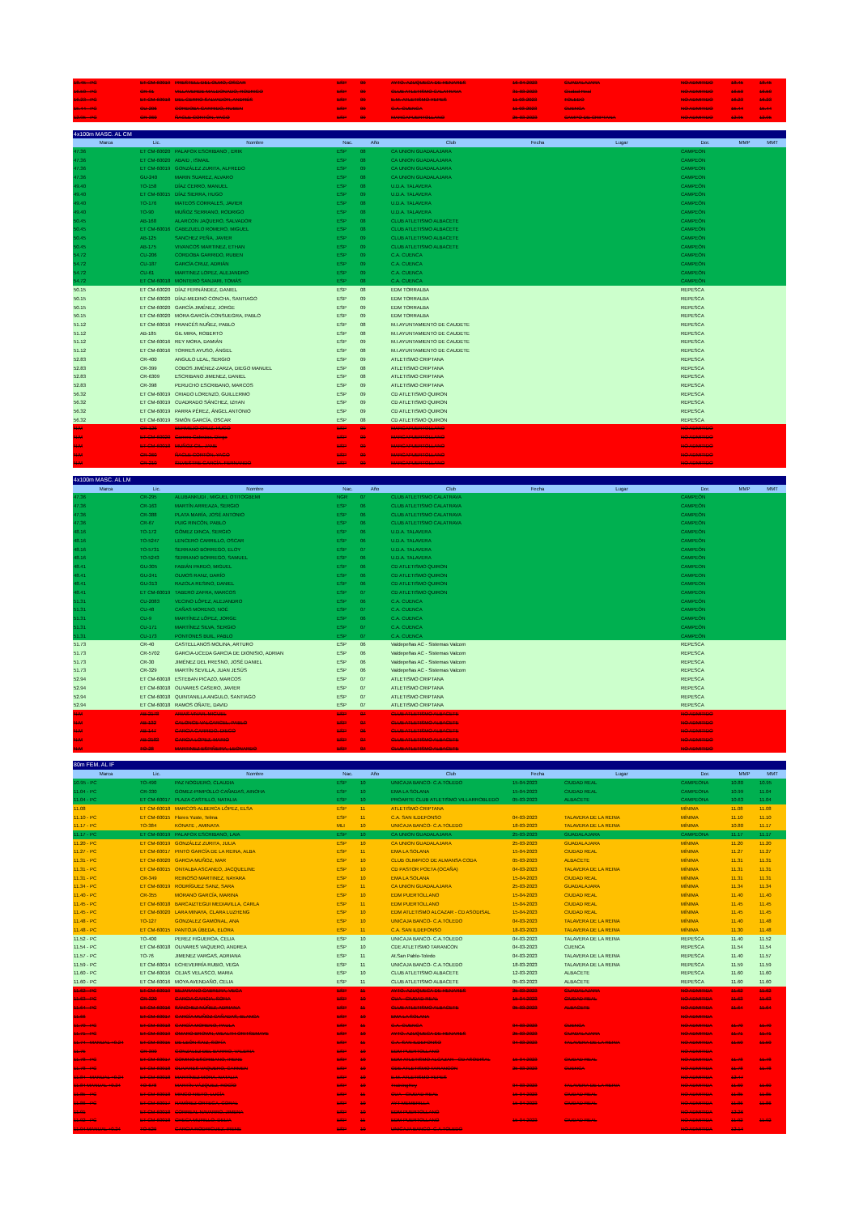| 18.45 - PC | ET CM-60019 | PRESTELL DEL OLMO, OSCAR | ESP | 09 | AYTO. AZUQUECA DE HENARES | 16-04-2023 | GUADALAJARA | NO ADMITIDO | 18.45 | 18.45 |
| 16.50 - PC | CR-91 | VILLAVERDE MALDONADO, RODRIGO | ESP | 09 | CLUB ATLETISMO CALATRAVA | 31-03-2023 | Ciudad Real | NO ADMITIDO | 16.50 | 16.50 |
| 16.23 - PC | ET CM-60018 | DEL CERRO SALVADOR, ANDRÉS | ESP | 09 | E.M. ATLETISMO YEPES | 11-03-2023 | TOLEDO | NO ADMITIDO | 16.23 | 16.23 |
| 15.44 - PC | CU-206 | CORDOBA GARRIDO, RUBEN | ESP | 09 | C.A. CUENCA | 11-03-2023 | CUENCA | NO ADMITIDO | 15.44 | 15.44 |
| 12.95 - PC | CR-360 | ÑACLE CORTÓN, YAGO | ESP | 09 | MARCAPUERTOLLANO | 25-03-2023 | CAMPO DE CRIPTANA | NO ADMITIDO | 12.95 | 12.95 |
| 4x100m MASC. AL CM | | | | | | | | | | |
| --- | --- | --- | --- | --- | --- | --- | --- | --- | --- | --- |
| Marca | Lic. | Nombre | Nac. | Año | Club | Fecha | Lugar | Dor. | MMP | MMT |
| 47.36 | ET CM-60020 | PALAFOX ESCRIBANO , ERIK | ESP | 08 | CA UNION GUADALAJARA | | | CAMPEON | | |
| 47.36 | ET CM-60020 | ABAID , ISMAIL | ESP | 08 | CA UNION GUADALAJARA | | | CAMPEON | | |
| 47.36 | ET CM-60019 | GONZÁLEZ ZURITA, ALFREDO | ESP | 09 | CA UNION GUADALAJARA | | | CAMPEON | | |
| 47.36 | GU-240 | MARIN SUAREZ, ALVARO | ESP | 08 | CA UNION GUADALAJARA | | | CAMPEON | | |
| 49.40 | TO-158 | DÍAZ CERRO, MANUEL | ESP | 08 | U.D.A. TALAVERA | | | CAMPEÓN | | |
| 49.40 | ET CM-60015 | DÍAZ SIERRA, HUGO | ESP | 09 | U.D.A. TALAVERA | | | CAMPEÓN | | |
| 49.40 | TO-176 | MATEOS CORRALES, JAVIER | ESP | 08 | U.D.A. TALAVERA | | | CAMPEÓN | | |
| 49.40 | TO-90 | MUÑOZ SERRANO, RODRIGO | ESP | 08 | U.D.A. TALAVERA | | | CAMPEÓN | | |
| 50.45 | AB-168 | ALARCON JAQUERO, SALVADOR | ESP | 08 | CLUB ATLETISMO ALBACETE | | | CAMPEÓN | | |
| 50.45 | ET CM-60016 | CABEZUELO ROMERO, MIGUEL | ESP | 08 | CLUB ATLETISMO ALBACETE | | | CAMPEÓN | | |
| 50.45 | AB-125 | SANCHEZ PEÑA, JAVIER | ESP | 09 | CLUB ATLETISMO ALBACETE | | | CAMPEÓN | | |
| 50.45 | AB-175 | VIVANCOS MARTINEZ, ETHAN | ESP | 09 | CLUB ATLETISMO ALBACETE | | | CAMPEÓN | | |
| 54.72 | CU-206 | CORDOBA GARRIDO, RUBEN | ESP | 09 | C.A. CUENCA | | | CAMPEÓN | | |
| 54.72 | CU-187 | GARCÍA CRUZ, ADRIÁN | ESP | 09 | C.A. CUENCA | | | CAMPEÓN | | |
| 54.72 | CU-61 | MARTINEZ LOPEZ, ALEJANDRO | ESP | 09 | C.A. CUENCA | | | CAMPEÓN | | |
| 54.72 | ET CM-60018 | MONTERO SANJARI, TOMÁS | ESP | 08 | C.A. CUENCA | | | CAMPEÓN | | |
| 50.15 | ET CM-60020 | DÍAZ FERNÁNDEZ, DANIEL | ESP | 08 | EDM TORRALBA | | | REPESCA | | |
| 50.15 | ET CM-60020 | DÍAZ-MEDINO CONCHA, SANTIAGO | ESP | 09 | EDM TORRALBA | | | REPESCA | | |
| 50.15 | ET CM-60020 | GARCÍA JIMÉNEZ, JORGE | ESP | 09 | EDM TORRALBA | | | REPESCA | | |
| 50.15 | ET CM-60020 | MORA GARCÍA-CONSUEGRA, PABLO | ESP | 09 | EDM TORRALBA | | | REPESCA | | |
| 51.12 | ET CM-60016 | FRANCÉS NUÑEZ, PABLO | ESP | 08 | M.I.AYUNTAMIENTO DE CAUDETE | | | REPESCA | | |
| 51.12 | AB-185 | GIL MIRA, ROBERTO | ESP | 08 | M.I.AYUNTAMIENTO DE CAUDETE | | | REPESCA | | |
| 51.12 | ET CM-60016 | REY MORA, DAMIÁN | ESP | 09 | M.I.AYUNTAMIENTO DE CAUDETE | | | REPESCA | | |
| 51.12 | ET CM-60016 | TORRES AYUSO, ÁNGEL | ESP | 08 | M.I.AYUNTAMIENTO DE CAUDETE | | | REPESCA | | |
| 52.83 | CR-400 | ANGULO LEAL, SERGIO | ESP | 09 | ATLETISMO CRIPTANA | | | REPESCA | | |
| 52.83 | CR-399 | COBOS JIMÉNEZ-ZARZA, DIEGO MANUEL | ESP | 08 | ATLETISMO CRIPTANA | | | REPESCA | | |
| 52.83 | CR-6309 | ESCRIBANO JIMENEZ, DANIEL | ESP | 08 | ATLETISMO CRIPTANA | | | REPESCA | | |
| 52.83 | CR-398 | PERUCHO ESCRIBANO, MARCOS | ESP | 09 | ATLETISMO CRIPTANA | | | REPESCA | | |
| 56.32 | ET CM-60019 | CRIADO LORENZO, GUILLERMO | ESP | 09 | CD ATLETISMO QUIRON | | | REPESCA | | |
| 56.32 | ET CM-60019 | CUADRADO SÁNCHEZ, IZHAN | ESP | 09 | CD ATLETISMO QUIRON | | | REPESCA | | |
| 56.32 | ET CM-60019 | PARRA PÉREZ, ÁNGEL ANTONIO | ESP | 09 | CD ATLETISMO QUIRON | | | REPESCA | | |
| 56.32 | ET CM-60019 | SIMÓN GARCÍA, OSCAR | ESP | 08 | CD ATLETISMO QUIRON | | | REPESCA | | |
| N.M | CR-126 | BERMEJO CRUZ, HUGO | ESP | 09 | MARCAPUERTOLLANO | | | NO ADMITIDO | | |
| N.M | ET CM-60020 | Carrero Cabezas, Diego | ESP | 09 | MARCAPUERTOLLANO | | | NO ADMITIDO | | |
| N.M | ET CM-60018 | MUÑOZ GIL, JANE | ESP | 09 | MARCAPUERTOLLANO | | | NO ADMITIDO | | |
| N.M | CR-360 | ÑACLE CORTÓN, YAGO | ESP | 09 | MARCAPUERTOLLANO | | | NO ADMITIDO | | |
| N.M | CR-210 | SILVESTRE GARCÍA, FERNANDO | ESP | 09 | MARCAPUERTOLLANO | | | NO ADMITIDO | | |
| 4x100m MASC. AL LM | | | | | | | | | | |
| --- | --- | --- | --- | --- | --- | --- | --- | --- | --- | --- |
| Marca | Lic. | Nombre | Nac. | Año | Club | Fecha | Lugar | Dor. | MMP | MMT |
| 47.36 | CR-295 | ALUBANKUDI , MIGUEL OTITOGBEMI | NGR | 07 | CLUB ATLETISMO CALATRAVA | | | CAMPEÓN | | |
| 47.36 | CR-163 | MARTÍN ARREAZA, SERGIO | ESP | 06 | CLUB ATLETISMO CALATRAVA | | | CAMPEÓN | | |
| 47.36 | CR-388 | PLATA MARÍA, JOSÉ ANTONIO | ESP | 06 | CLUB ATLETISMO CALATRAVA | | | CAMPEÓN | | |
| 47.36 | CR-67 | PUIG RINCÓN, PABLO | ESP | 06 | CLUB ATLETISMO CALATRAVA | | | CAMPEÓN | | |
| 48.16 | TO-172 | GÓMEZ DINCA, SERGIO | ESP | 06 | U.D.A. TALAVERA | | | CAMPEÓN | | |
| 48.16 | TO-5247 | LENCERO CARRILLO, OSCAR | ESP | 06 | U.D.A. TALAVERA | | | CAMPEÓN | | |
| 48.16 | TO-5731 | SERRANO BORREGO, ELOY | ESP | 07 | U.D.A. TALAVERA | | | CAMPEÓN | | |
| 48.16 | TO-5243 | SERRANO BORREGO, SAMUEL | ESP | 06 | U.D.A. TALAVERA | | | CAMPEÓN | | |
| 48.41 | GU-305 | FABIÁN PARDO, MIGUEL | ESP | 06 | CD ATLETISMO QUIRON | | | CAMPEON | | |
| 48.41 | GU-241 | OLMOS RANZ, DARÍO | ESP | 06 | CD ATLETISMO QUIRON | | | CAMPEON | | |
| 48.41 | GU-313 | RAZOLA RESINO, DANIEL | ESP | 06 | CD ATLETISMO QUIRON | | | CAMPEON | | |
| 48.41 | ET CM-60019 | TABERO ZAFRA, MARCOS | ESP | 07 | CD ATLETISMO QUIRON | | | CAMPEON | | |
| 51.31 | CU-2083 | VECINO LÓPEZ, ALEJANDRO | ESP | 06 | C.A. CUENCA | | | CAMPEÓN | | |
| 51.31 | CU-48 | CAÑAS MORENO, NOÉ | ESP | 07 | C.A. CUENCA | | | CAMPEÓN | | |
| 51.31 | CU-9 | MARTÍNEZ LÓPEZ, JORGE | ESP | 06 | C.A. CUENCA | | | CAMPEÓN | | |
| 51.31 | CU-171 | MARTÍNEZ SILVA, SERGIO | ESP | 07 | C.A. CUENCA | | | CAMPEÓN | | |
| 51.31 | CU-173 | PONTONES BUIL, PABLO | ESP | 07 | C.A. CUENCA | | | CAMPEÓN | | |
| 51.73 | CR-40 | CASTELLANOS MOLINA, ARTURO | ESP | 06 | Valdepeñas AC - Sistemas Valcom | | | REPESCA | | |
| 51.73 | CR-5702 | GARCIA-UCEDA GARCIA DE DIONISIO, ADRIAN | ESP | 06 | Valdepeñas AC - Sistemas Valcom | | | REPESCA | | |
| 51.73 | CR-30 | JIMÉNEZ DEL FRESNO, JOSÉ DANIEL | ESP | 06 | Valdepeñas AC - Sistemas Valcom | | | REPESCA | | |
| 51.73 | CR-329 | MARTÍN SEVILLA, JUAN JESÚS | ESP | 06 | Valdepeñas AC - Sistemas Valcom | | | REPESCA | | |
| 52.94 | ET CM-60018 | ESTEBAN PICAZO, MARCOS | ESP | 07 | ATLETISMO CRIPTANA | | | REPESCA | | |
| 52.94 | ET CM-60018 | OLIVARES CASERO, JAVIER | ESP | 07 | ATLETISMO CRIPTANA | | | REPESCA | | |
| 52.94 | ET CM-60018 | QUINTANILLA ANGULO, SANTIAGO | ESP | 07 | ATLETISMO CRIPTANA | | | REPESCA | | |
| 52.94 | ET CM-60018 | RAMOS OÑATE, DAVID | ESP | 07 | ATLETISMO CRIPTANA | | | REPESCA | | |
| N.M | AB-2178 | ARIAS VIVAR, MIGUEL | ESP | 07 | CLUB ATLETISMO ALBACETE | | | NO ADMITIDO | | |
| N.M | AB-132 | CALONGE VALCARCEL, PABLO | ESP | 07 | CLUB ATLETISMO ALBACETE | | | NO ADMITIDO | | |
| N.M | AB-147 | GARCIA GARRIDO, DIEGO | ESP | 06 | CLUB ATLETISMO ALBACETE | | | NO ADMITIDO | | |
| N.M | AB-2183 | GARCIA LOPEZ, MARIO | ESP | 07 | CLUB ATLETISMO ALBACETE | | | NO ADMITIDO | | |
| N.M | TO-28 | MARTINEZ ESPIÑEIRA, LEONARDO | ESP | 07 | CLUB ATLETISMO ALBACETE | | | NO ADMITIDO | | |
| 80m FEM. AL IF | | | | | | | | | | |
| --- | --- | --- | --- | --- | --- | --- | --- | --- | --- | --- |
| Marca | Lic. | Nombre | Nac. | Año | Club | Fecha | Lugar | Dor. | MMP | MMT |
| 10.95 - PC | TO-490 | PAZ NOGUERO, CLAUDIA | ESP | 10 | UNICAJA BANCO- C.A.TOLEDO | 15-04-2023 | CIUDAD REAL | CAMPEONA | 10.80 | 10.95 |
| 11.04 - PC | CR-330 | GOMEZ-PIMPOLLO CAÑADAS, AINOHA | ESP | 10 | EMA LA SOLANA | 15-04-2023 | CIUDAD REAL | CAMPEONA | 10.99 | 11.04 |
| 11.04 - PC | ET CM-60017 | PLAZA CASTILLO, NATALIA | ESP | 10 | PROARTE CLUB ATLETISMO VILLARROBLEDO | 05-03-2023 | ALBACETE | CAMPEONA | 10.63 | 11.04 |
| 11.08 | ET CM-60018 | MARCOS-ALBERCA LÓPEZ, ELSA | ESP | 11 | ATLETISMO CRIPTANA | | | MÍNIMA | 11.08 | 11.08 |
| 11.10 - PC | ET CM-60015 | Flores Yuste, Telma | ESP | 11 | C.A. SAN ILDEFONSO | 04-03-2023 | TALAVERA DE LA REINA | MÍNIMA | 11.10 | 11.10 |
| 11.17 - PC | TO-384 | KONATE , AMINATA | MLI | 10 | UNICAJA BANCO- C.A.TOLEDO | 18-03-2023 | TALAVERA DE LA REINA | MÍNIMA | 10.80 | 11.17 |
| 11.17 - PC | ET CM-60019 | PALAFOX ESCRIBANO, LAIA | ESP | 10 | CA UNION GUADALAJARA | 25-03-2023 | GUADALAJARA | CAMPEONA | 11.17 | 11.17 |
| 11.20 - PC | ET CM-60019 | GONZÁLEZ ZURITA, JULIA | ESP | 10 | CA UNION GUADALAJARA | 25-03-2023 | GUADALAJARA | MÍNIMA | 11.20 | 11.20 |
| 11.27 - PC | ET CM-60017 | PINTO GARCÍA DE LA REINA, ALBA | ESP | 11 | EMA LA SOLANA | 15-04-2023 | CIUDAD REAL | MÍNIMA | 11.27 | 11.27 |
| 11.31 - PC | ET CM-60020 | GARCIA MUÑOZ, MAR | ESP | 10 | CLUB OLIMPICO DE ALMANSA CODA | 05-03-2023 | ALBACETE | MÍNIMA | 11.31 | 11.31 |
| 11.31 - PC | ET CM-60015 | ONTALBA ASCANEO, JACQUELINE | ESP | 10 | CD PASTOR POETA (OCAÑA) | 04-03-2023 | TALAVERA DE LA REINA | MÍNIMA | 11.31 | 11.31 |
| 11.31 - PC | CR-349 | REINOSO MARTINEZ, NAYARA | ESP | 10 | EMA LA SOLANA | 15-04-2023 | CIUDAD REAL | MÍNIMA | 11.31 | 11.31 |
| 11.34 - PC | ET CM-60019 | RODRÍGUEZ SANZ, SARA | ESP | 11 | CA UNION GUADALAJARA | 25-03-2023 | GUADALAJARA | MÍNIMA | 11.34 | 11.34 |
| 11.40 - PC | CR-355 | MORANO GARCÍA, MARINA | ESP | 10 | EDM PUERTOLLANO | 15-04-2023 | CIUDAD REAL | MÍNIMA | 11.40 | 11.40 |
| 11.45 - PC | ET CM-60018 | BARCAIZTEGUI MEDIAVILLA, CARLA | ESP | 11 | EDM PUERTOLLANO | 15-04-2023 | CIUDAD REAL | MÍNIMA | 11.45 | 11.45 |
| 11.45 - PC | ET CM-60020 | LARA MINAYA, CLARA LUZHENG | ESP | 10 | EDM ATLETISMO ALCAZAR - CD ASODISAL | 15-04-2023 | CIUDAD REAL | MÍNIMA | 11.45 | 11.45 |
| 11.48 - PC | TO-127 | GONZALEZ GAMONAL, ANA | ESP | 10 | UNICAJA BANCO- C.A.TOLEDO | 04-03-2023 | TALAVERA DE LA REINA | MÍNIMA | 11.40 | 11.48 |
| 11.48 - PC | ET CM-60015 | PANTOJA ÚBEDA, ELORA | ESP | 11 | C.A. SAN ILDEFONSO | 18-03-2023 | TALAVERA DE LA REINA | MÍNIMA | 11.30 | 11.48 |
| 11.52 - PC | TO-400 | PEREZ FIGUEROA, CELIA | ESP | 10 | UNICAJA BANCO- C.A.TOLEDO | 04-03-2023 | TALAVERA DE LA REINA | REPESCA | 11.40 | 11.52 |
| 11.54 - PC | ET CM-60018 | OLIVARES VAQUERO, ANDREA | ESP | 10 | CDE ATLETISMO TARANCON | 04-03-2023 | CUENCA | REPESCA | 11.54 | 11.54 |
| 11.57 - PC | TO-76 | JIMENEZ VARGAS, ADRIANA | ESP | 11 | At.San Pablo-Toledo | 04-03-2023 | TALAVERA DE LA REINA | REPESCA | 11.40 | 11.57 |
| 11.59 - PC | ET CM-60014 | ECHEVERRÍA RUBIO, VEGA | ESP | 11 | UNICAJA BANCO- C.A.TOLEDO | 18-03-2023 | TALAVERA DE LA REINA | REPESCA | 11.59 | 11.59 |
| 11.60 - PC | ET CM-60016 | CEJAS VELASCO, MARIA | ESP | 10 | CLUB ATLETISMO ALBACETE | 12-03-2023 | ALBACETE | REPESCA | 11.60 | 11.60 |
| 11.60 - PC | ET CM-60016 | MOYA AVENDAÑO, CELIA | ESP | 11 | CLUB ATLETISMO ALBACETE | 05-03-2023 | ALBACETE | REPESCA | 11.60 | 11.60 |
| 11.62 - PC | ET CM-60019 | BEJARANO CABRERA, VEGA | ESP | 11 | AYTO. AZUQUECA DE HENARES | 25-03-2023 | GUADALAJARA | NO ADMITIDA | 11.62 | 11.62 |
| 11.63 - PC | CR-320 | GARCIA GARCIA, SOFIA | ESP | 10 | CUA - CIUDAD REAL | 15-04-2023 | CIUDAD REAL | NO ADMITIDA | 11.63 | 11.63 |
| 11.64 - PC | ET CM-60016 | SÁNCHEZ NÚÑEZ, ADRIANA | ESP | 11 | CLUB ATLETISMO ALBACETE | 05-03-2023 | ALBACETE | NO ADMITIDA | 11.64 | 11.64 |
| 11.66 | ET CM-60017 | GARCÍA MUÑOZ CAÑADAS, BLANCA | ESP | 10 | EMA LA SOLANA | | | NO ADMITIDA | | |
| 11.70 - PC | ET CM-60018 | GARCÍA MORENO, PAULA | ESP | 11 | C.A. CUENCA | 04-03-2023 | CUENCA | NO ADMITIDA | 11.70 | 11.70 |
| 11.71 - PC | ET CM-60019 | OMARO BROWN, WEALTH ORITSEMAYE | ESP | 10 | AYTO. AZUQUECA DE HENARES | 25-03-2023 | GUADALAJARA | NO ADMITIDA | 11.71 | 11.71 |
| 11.74 - MANUAL +0.24 | ET CM-60015 | DE LEÓN SAIZ, SOFÍA | ESP | 11 | C.A. SAN ILDEFONSO | 04-03-2023 | TALAVERA DE LA REINA | NO ADMITIDA | 11.50 | 11.50 |
| 11.75 | CR-390 | GONZALEZ DEL BARRIO, VALERIA | ESP | 10 | EDM PUERTOLLANO | | | NO ADMITIDA | | |
| 11.78 - PC | ET CM-60017 | COMINO ESCRIBANO, IRENE | ESP | 10 | EDM ATLETISMO ALCAZAR - CD ASODISAL | 15-04-2023 | CIUDAD REAL | NO ADMITIDA | 11.78 | 11.78 |
| 11.78 - PC | ET CM-60018 | OLIVARES VAQUERO, CARMEN | ESP | 10 | CDE ATLETISMO TARANCON | 25-03-2023 | CUENCA | NO ADMITIDA | 11.78 | 11.78 |
| 11.84 - MANUAL +0.24 | ET CM-60018 | MARTÍNEZ MORA, NATALIA | ESP | 10 | E.M. ATLETISMO YEPES | | | NO ADMITIDA | 12.47 | |
| 11.84 MANUAL +0.24 | TO-678 | MARTÍN VÁZQUEZ, ROCÍO | ESP | 10 | TrainingRey | 04-03-2023 | TALAVERA DE LA REINA | NO ADMITIDA | 11.60 | 11.60 |
| 11.85 - PC | ET CM-60018 | MINGO NIETO, LUCÍA | ESP | 11 | CUA - CIUDAD REAL | 15-04-2023 | CIUDAD REAL | NO ADMITIDA | 11.85 | 11.85 |
| 11.86 - PC | ET CM-60017 | RAMÍREZ ORTEGA, CORAL | ESP | 10 | AYT MEMBRILLA | 15-04-2023 | CIUDAD REAL | NO ADMITIDA | 11.86 | 11.86 |
| 11.91 | ET CM-60018 | CORREAL NAVARRO, JIMENA | ESP | 10 | EDM PUERTOLLANO | | | NO ADMITIDA | 12.26 | |
| 11.92 - PC | ET CM-60018 | CHECA MURILLO, DELIA | ESP | 11 | EDM PUERTOLLANO | 15-04-2023 | CIUDAD REAL | NO ADMITIDA | 11.92 | 11.92 |
| 11.94 MANUAL +0.24 | TO-529 | GARCIA RODRIGUEZ, IRENE | ESP | 10 | UNICAJA BANCO- C.A.TOLEDO | | | NO ADMITIDA | 12.14 | |